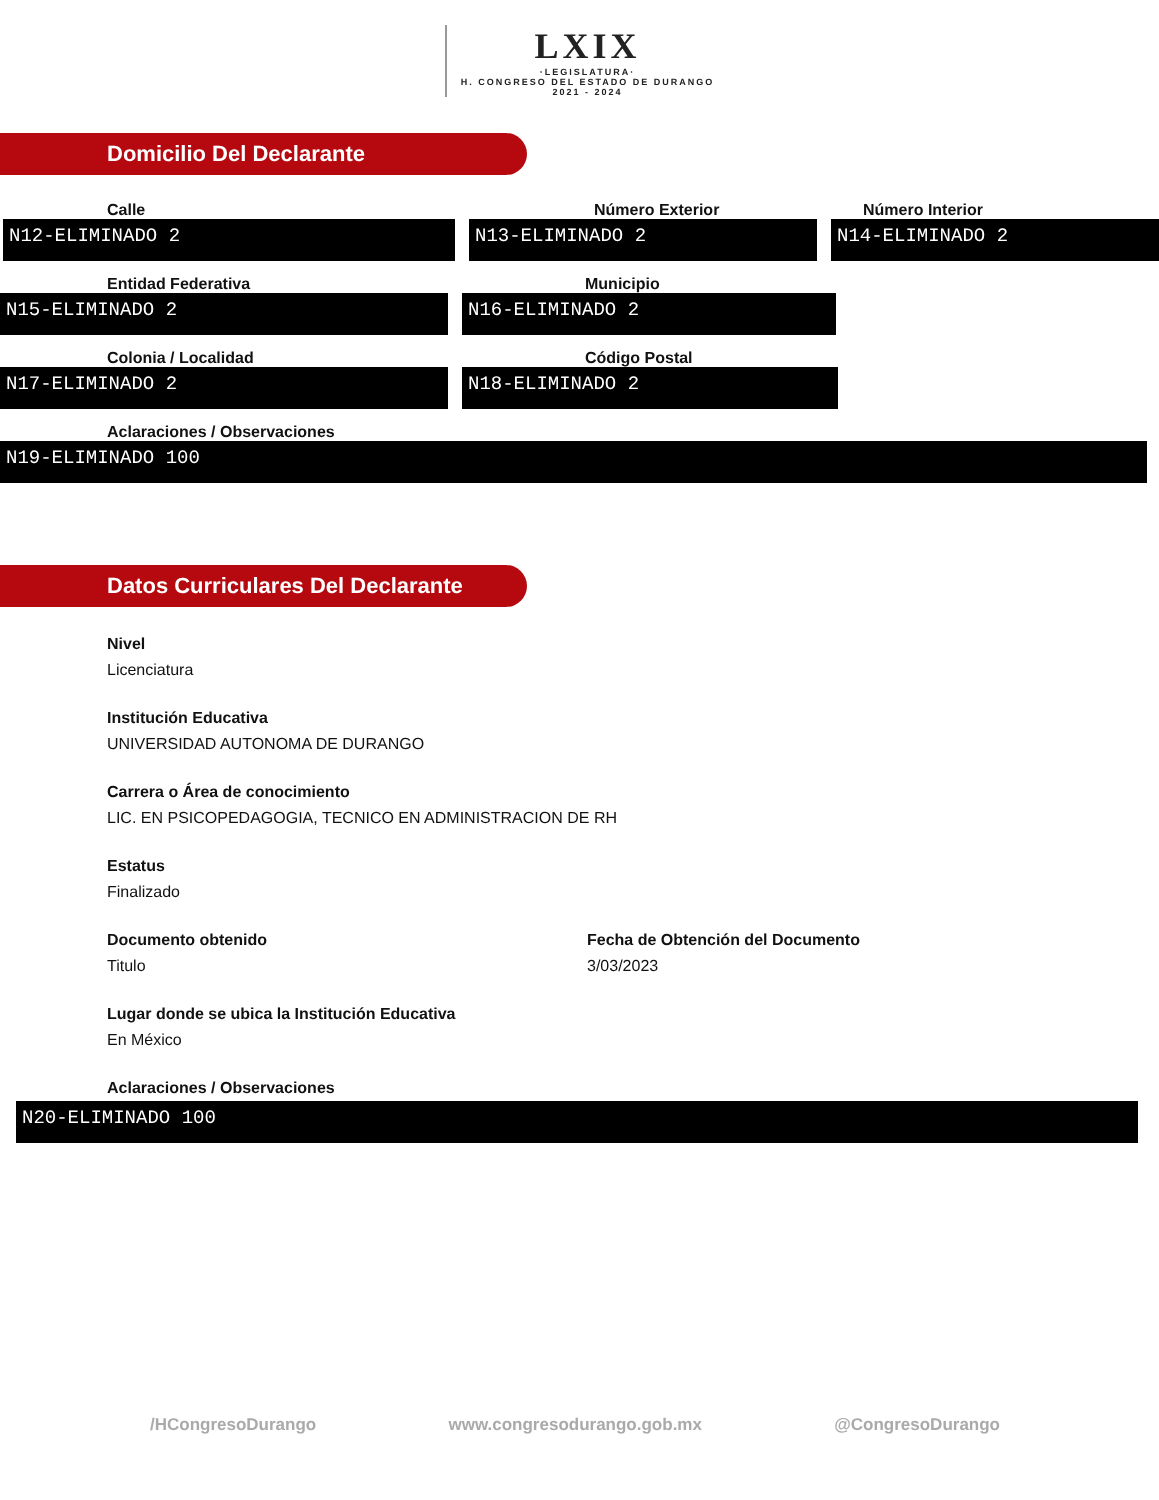LXIX ·LEGISLATURA· H. CONGRESO DEL ESTADO DE DURANGO 2021 - 2024
Domicilio Del Declarante
Calle
N12-ELIMINADO 2
Número Exterior
N13-ELIMINADO 2
Número Interior
N14-ELIMINADO 2
Entidad Federativa
N15-ELIMINADO 2
Municipio
N16-ELIMINADO 2
Colonia / Localidad
N17-ELIMINADO 2
Código Postal
N18-ELIMINADO 2
Aclaraciones / Observaciones
N19-ELIMINADO 100
Datos Curriculares Del Declarante
Nivel
Licenciatura
Institución Educativa
UNIVERSIDAD AUTONOMA DE DURANGO
Carrera o Área de conocimiento
LIC. EN PSICOPEDAGOGIA, TECNICO EN ADMINISTRACION DE RH
Estatus
Finalizado
Documento obtenido
Titulo
Fecha de Obtención del Documento
3/03/2023
Lugar donde se ubica la Institución Educativa
En México
Aclaraciones / Observaciones
N20-ELIMINADO 100
/HCongresoDurango www.congresodurango.gob.mx @CongresoDurango